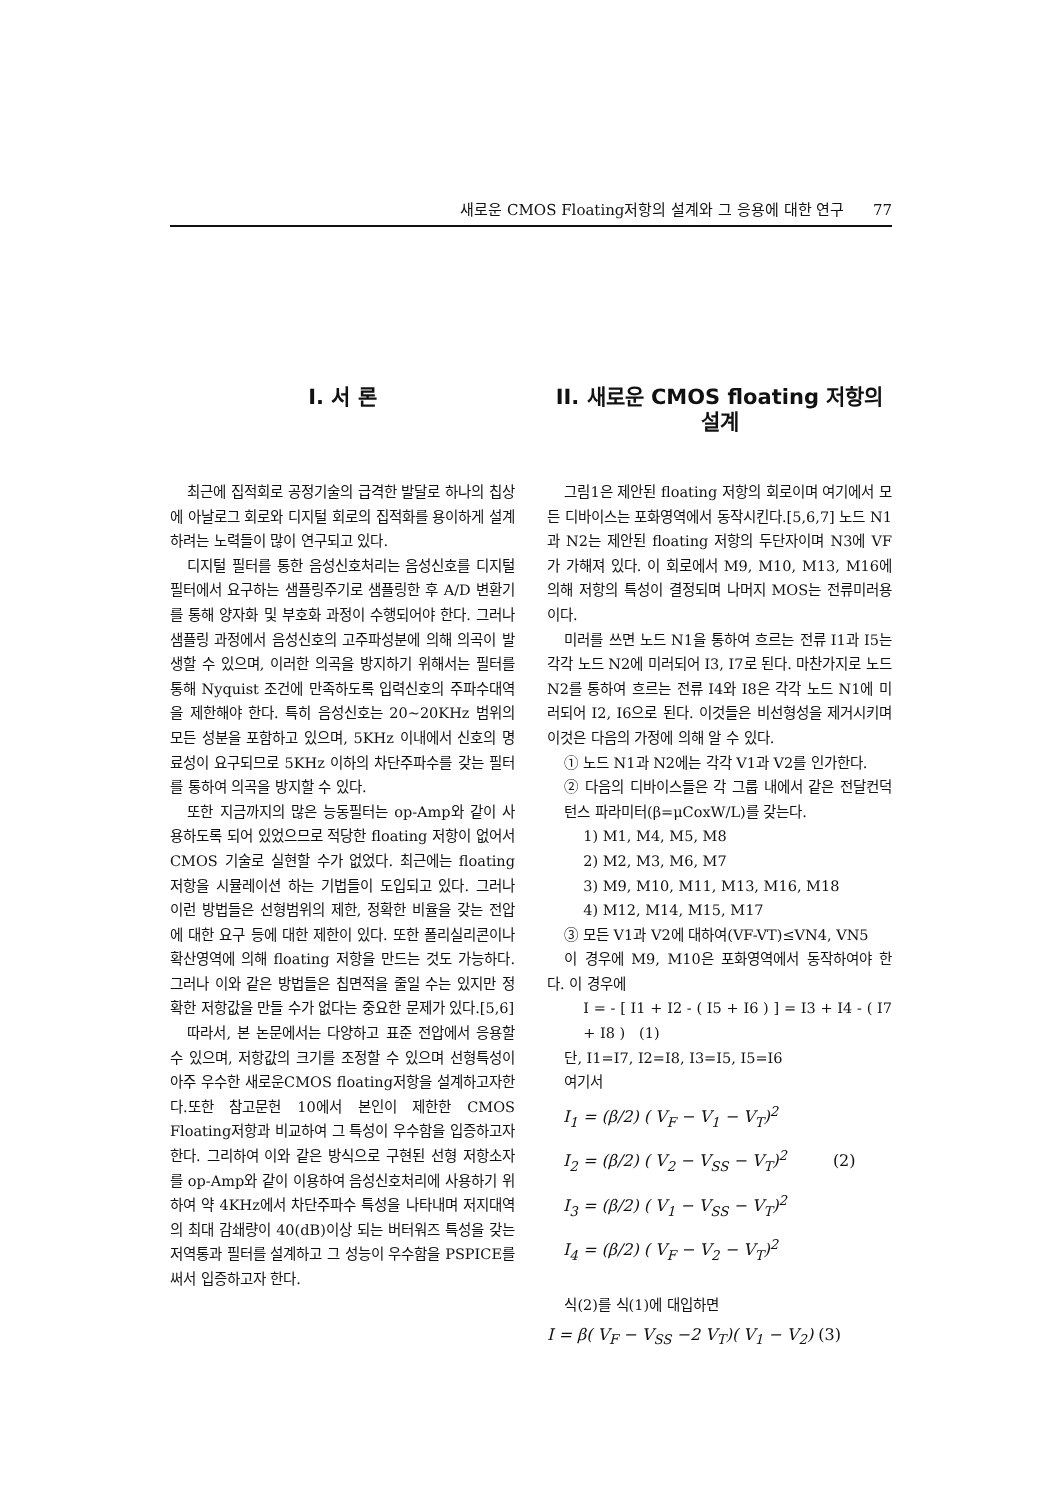새로운 CMOS Floating저항의 설계와 그 응용에 대한 연구 77
I. 서 론
최근에 집적회로 공정기술의 급격한 발달로 하나의 칩상에 아날로그 회로와 디지털 회로의 집적화를 용이하게 설계하려는 노력들이 많이 연구되고 있다.
디지털 필터를 통한 음성신호처리는 음성신호를 디지털필터에서 요구하는 샘플링주기로 샘플링한 후 A/D 변환기를 통해 양자화 및 부호화 과정이 수행되어야 한다. 그러나 샘플링 과정에서 음성신호의 고주파성분에 의해 의곡이 발생할 수 있으며, 이러한 의곡을 방지하기 위해서는 필터를 통해 Nyquist 조건에 만족하도록 입력신호의 주파수대역을 제한해야 한다. 특히 음성신호는 20~20KHz 범위의 모든 성분을 포함하고 있으며, 5KHz 이내에서 신호의 명료성이 요구되므로 5KHz 이하의 차단주파수를 갖는 필터를 통하여 의곡을 방지할 수 있다.
또한 지금까지의 많은 능동필터는 op-Amp와 같이 사용하도록 되어 있었으므로 적당한 floating 저항이 없어서 CMOS 기술로 실현할 수가 없었다. 최근에는 floating 저항을 시뮬레이션 하는 기법들이 도입되고 있다. 그러나 이런 방법들은 선형범위의 제한, 정확한 비율을 갖는 전압에 대한 요구 등에 대한 제한이 있다. 또한 폴리실리콘이나 확산영역에 의해 floating 저항을 만드는 것도 가능하다. 그러나 이와 같은 방법들은 칩면적을 줄일 수는 있지만 정확한 저항값을 만들 수가 없다는 중요한 문제가 있다.[5,6]
따라서, 본 논문에서는 다양하고 표준 전압에서 응용할 수 있으며, 저항값의 크기를 조정할 수 있으며 선형특성이 아주 우수한 새로운CMOS floating저항을 설계하고자한다.또한 참고문헌 10에서 본인이 제한한 CMOS Floating저항과 비교하여 그 특성이 우수함을 입증하고자한다. 그리하여 이와 같은 방식으로 구현된 선형 저항소자를 op-Amp와 같이 이용하여 음성신호처리에 사용하기 위하여 약 4KHz에서 차단주파수 특성을 나타내며 저지대역의 최대 감쇄량이 40(dB)이상 되는 버터워즈 특성을 갖는 저역통과 필터를 설계하고 그 성능이 우수함을 PSPICE를 써서 입증하고자 한다.
II. 새로운 CMOS floating 저항의 설계
그림1은 제안된 floating 저항의 회로이며 여기에서 모든 디바이스는 포화영역에서 동작시킨다.[5,6,7] 노드 N1과 N2는 제안된 floating 저항의 두단자이며 N3에 VF가 가해져 있다. 이 회로에서 M9, M10, M13, M16에 의해 저항의 특성이 결정되며 나머지 MOS는 전류미러용이다.
미러를 쓰면 노드 N1을 통하여 흐르는 전류 I1과 I5는 각각 노드 N2에 미러되어 I3, I7로 된다. 마찬가지로 노드 N2를 통하여 흐르는 전류 I4와 I8은 각각 노드 N1에 미러되어 I2, I6으로 된다. 이것들은 비선형성을 제거시키며 이것은 다음의 가정에 의해 알 수 있다.
① 노드 N1과 N2에는 각각 V1과 V2를 인가한다.
② 다음의 디바이스들은 각 그룹 내에서 같은 전달컨덕턴스 파라미터(β=μCoxW/L)를 갖는다.
1) M1, M4, M5, M8
2) M2, M3, M6, M7
3) M9, M10, M11, M13, M16, M18
4) M12, M14, M15, M17
③ 모든 V1과 V2에 대하여(VF-VT)≤VN4, VN5
이 경우에 M9, M10은 포화영역에서 동작하여야 한다. 이 경우에
I = - [ I1 + I2 - ( I5 + I6 ) ] = I3 + I4 - ( I7 + I8 ) (1)
단, I1=I7, I2=I8, I3=I5, I5=I6
여기서
I<sub>1</sub> = (β/2) ( V<sub>F</sub> − V<sub>1</sub> − V<sub>T</sub>)<sup>2</sup>
I<sub>2</sub> = (β/2) ( V<sub>2</sub> − V<sub>SS</sub> − V<sub>T</sub>)<sup>2</sup> (2)
I<sub>3</sub> = (β/2) ( V<sub>1</sub> − V<sub>SS</sub> − V<sub>T</sub>)<sup>2</sup>
I<sub>4</sub> = (β/2) ( V<sub>F</sub> − V<sub>2</sub> − V<sub>T</sub>)<sup>2</sup>
식(2)를 식(1)에 대입하면
I = β( V<sub>F</sub> − V<sub>SS</sub> −2 V<sub>T</sub>)( V<sub>1</sub> − V<sub>2</sub>) (3)